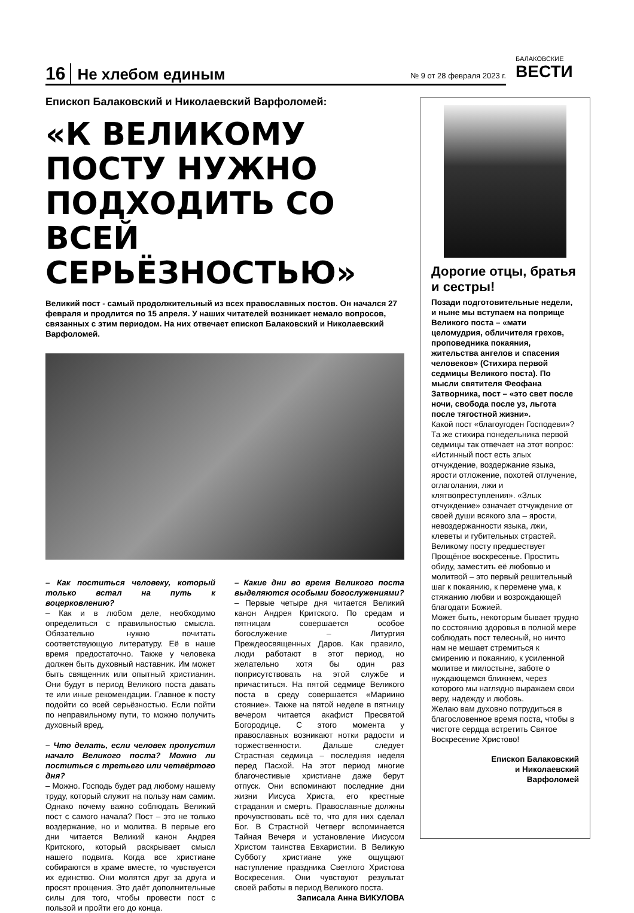16 Не хлебом единым № 9 от 28 февраля 2023 г. БАЛАКОВСКИЕ
ВЕСТИ
Епископ Балаковский и Николаевский Варфоломей:
«К ВЕЛИКОМУ ПОСТУ НУЖНО ПОДХОДИТЬ СО ВСЕЙ СЕРЬЁЗНОСТЬЮ»
Великий пост - самый продолжительный из всех православных постов. Он начался 27 февраля и продлится по 15 апреля. У наших читателей возникает немало вопросов, связанных с этим периодом. На них отвечает епископ Балаковский и Николаевский Варфоломей.
– Как поститься человеку, который только встал на путь к воцерковлению?
– Как и в любом деле, необходимо определиться с правильностью смысла. Обязательно нужно почитать соответствующую литературу. Её в наше время предостаточно. Также у человека должен быть духовный наставник. Им может быть священник или опытный христианин. Они будут в период Великого поста давать те или иные рекомендации. Главное к посту подойти со всей серьёзностью. Если пойти по неправильному пути, то можно получить духовный вред.
– Что делать, если человек пропустил начало Великого поста? Можно ли поститься с третьего или четвёртого дня?
– Можно. Господь будет рад любому нашему труду, который служит на пользу нам самим. Однако почему важно соблюдать Великий пост с самого начала? Пост – это не только воздержание, но и молитва. В первые его дни читается Великий канон Андрея Критского, который раскрывает смысл нашего подвига. Когда все христиане собираются в храме вместе, то чувствуется их единство. Они молятся друг за друга и просят прощения. Это даёт дополнительные силы для того, чтобы провести пост с пользой и пройти его до конца.
– Какие дни во время Великого поста выделяются особыми богослужениями?
– Первые четыре дня читается Великий канон Андрея Критского. По средам и пятницам совершается особое богослужение – Литургия Преждеосвященных Даров. Как правило, люди работают в этот период, но желательно хотя бы один раз поприсутствовать на этой службе и причаститься. На пятой седмице Великого поста в среду совершается «Мариино стояние». Также на пятой неделе в пятницу вечером читается акафист Пресвятой Богородице. С этого момента у православных возникают нотки радости и торжественности. Дальше следует Страстная седмица – последняя неделя перед Пасхой. На этот период многие благочестивые христиане даже берут отпуск. Они вспоминают последние дни жизни Иисуса Христа, его крестные страдания и смерть. Православные должны прочувствовать всё то, что для них сделал Бог. В Страстной Четверг вспоминается Тайная Вечеря и установление Иисусом Христом таинства Евхаристии. В Великую Субботу христиане уже ощущают наступление праздника Светлого Христова Воскресения. Они чувствуют результат своей работы в период Великого поста.
Записала Анна ВИКУЛОВА
Дорогие отцы, братья и сестры!
Позади подготовительные недели, и ныне мы вступаем на поприще Великого поста – «мати целомудрия, обличителя грехов, проповедника покаяния, жительства ангелов и спасения человеков» (Стихира первой седмицы Великого поста). По мысли святителя Феофана Затворника, пост – «это свет после ночи, свобода после уз, льгота после тягостной жизни».
Какой пост «благоугоден Господеви»? Та же стихира понедельника первой седмицы так отвечает на этот вопрос: «Истинный пост есть злых отчуждение, воздержание языка, ярости отложение, похотей отлучение, оглаголания, лжи и клятвопреступления». «Злых отчуждение» означает отчуждение от своей души всякого зла – ярости, невоздержанности языка, лжи, клеветы и губительных страстей.
Великому посту предшествует Прощёное воскресенье. Простить обиду, заместить её любовью и молитвой – это первый решительный шаг к покаянию, к перемене ума, к стяжанию любви и возрождающей благодати Божией.
Может быть, некоторым бывает трудно по состоянию здоровья в полной мере соблюдать пост телесный, но ничто нам не мешает стремиться к смирению и покаянию, к усиленной молитве и милостыне, заботе о нуждающемся ближнем, через которого мы наглядно выражаем свои веру, надежду и любовь.
Желаю вам духовно потрудиться в благословенное время поста, чтобы в чистоте сердца встретить Святое Воскресение Христово!
Епископ Балаковский
и Николаевский
Варфоломей